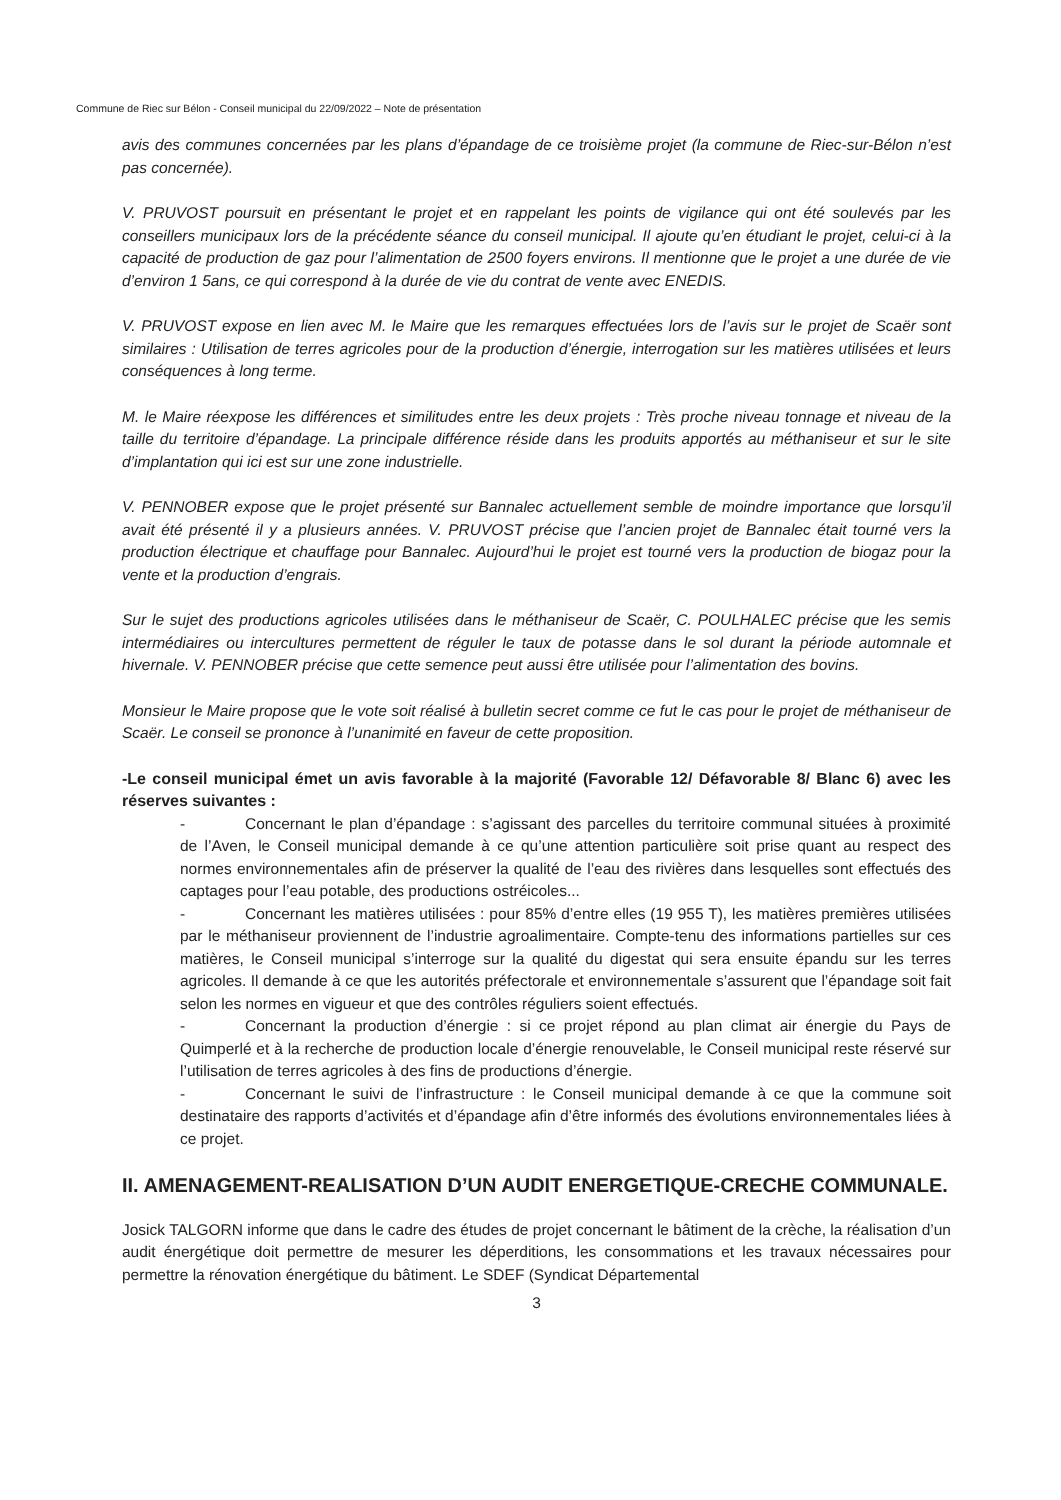Commune de Riec sur Bélon - Conseil municipal du 22/09/2022 – Note de présentation
avis des communes concernées par les plans d’épandage de ce troisième projet (la commune de Riec-sur-Bélon n’est pas concernée).
V. PRUVOST poursuit en présentant le projet et en rappelant les points de vigilance qui ont été soulevés par les conseillers municipaux lors de la précédente séance du conseil municipal. Il ajoute qu’en étudiant le projet, celui-ci à la capacité de production de gaz pour l’alimentation de 2500 foyers environs. Il mentionne que le projet a une durée de vie d’environ 1 5ans, ce qui correspond à la durée de vie du contrat de vente avec ENEDIS.
V. PRUVOST expose en lien avec M. le Maire que les remarques effectuées lors de l’avis sur le projet de Scaër sont similaires : Utilisation de terres agricoles pour de la production d’énergie, interrogation sur les matières utilisées et leurs conséquences à long terme.
M. le Maire réexpose les différences et similitudes entre les deux projets : Très proche niveau tonnage et niveau de la taille du territoire d’épandage. La principale différence réside dans les produits apportés au méthaniseur et sur le site d’implantation qui ici est sur une zone industrielle.
V. PENNOBER expose que le projet présenté sur Bannalec actuellement semble de moindre importance que lorsqu’il avait été présenté il y a plusieurs années. V. PRUVOST précise que l’ancien projet de Bannalec était tourné vers la production électrique et chauffage pour Bannalec. Aujourd’hui le projet est tourné vers la production de biogaz pour la vente et la production d’engrais.
Sur le sujet des productions agricoles utilisées dans le méthaniseur de Scaër, C. POULHALEC précise que les semis intermédiaires ou intercultures permettent de réguler le taux de potasse dans le sol durant la période automnale et hivernale. V. PENNOBER précise que cette semence peut aussi être utilisée pour l’alimentation des bovins.
Monsieur le Maire propose que le vote soit réalisé à bulletin secret comme ce fut le cas pour le projet de méthaniseur de Scaër. Le conseil se prononce à l’unanimité en faveur de cette proposition.
-Le conseil municipal émet un avis favorable à la majorité (Favorable 12/ Défavorable 8/ Blanc 6) avec les réserves suivantes :
- Concernant le plan d’épandage : s’agissant des parcelles du territoire communal situées à proximité de l’Aven, le Conseil municipal demande à ce qu’une attention particulière soit prise quant au respect des normes environnementales afin de préserver la qualité de l’eau des rivières dans lesquelles sont effectués des captages pour l’eau potable, des productions ostréicoles...
- Concernant les matières utilisées : pour 85% d’entre elles (19 955 T), les matières premières utilisées par le méthaniseur proviennent de l’industrie agroalimentaire. Compte-tenu des informations partielles sur ces matières, le Conseil municipal s’interroge sur la qualité du digestat qui sera ensuite épandu sur les terres agricoles. Il demande à ce que les autorités préfectorale et environnementale s’assurent que l’épandage soit fait selon les normes en vigueur et que des contrôles réguliers soient effectués.
- Concernant la production d’énergie : si ce projet répond au plan climat air énergie du Pays de Quimperlé et à la recherche de production locale d’énergie renouvelable, le Conseil municipal reste réservé sur l’utilisation de terres agricoles à des fins de productions d’énergie.
- Concernant le suivi de l’infrastructure : le Conseil municipal demande à ce que la commune soit destinataire des rapports d’activités et d’épandage afin d’être informés des évolutions environnementales liées à ce projet.
II. AMENAGEMENT-REALISATION D’UN AUDIT ENERGETIQUE-CRECHE COMMUNALE.
Josick TALGORN informe que dans le cadre des études de projet concernant le bâtiment de la crèche, la réalisation d’un audit énergétique doit permettre de mesurer les déperditions, les consommations et les travaux nécessaires pour permettre la rénovation énergétique du bâtiment. Le SDEF (Syndicat Départemental
3